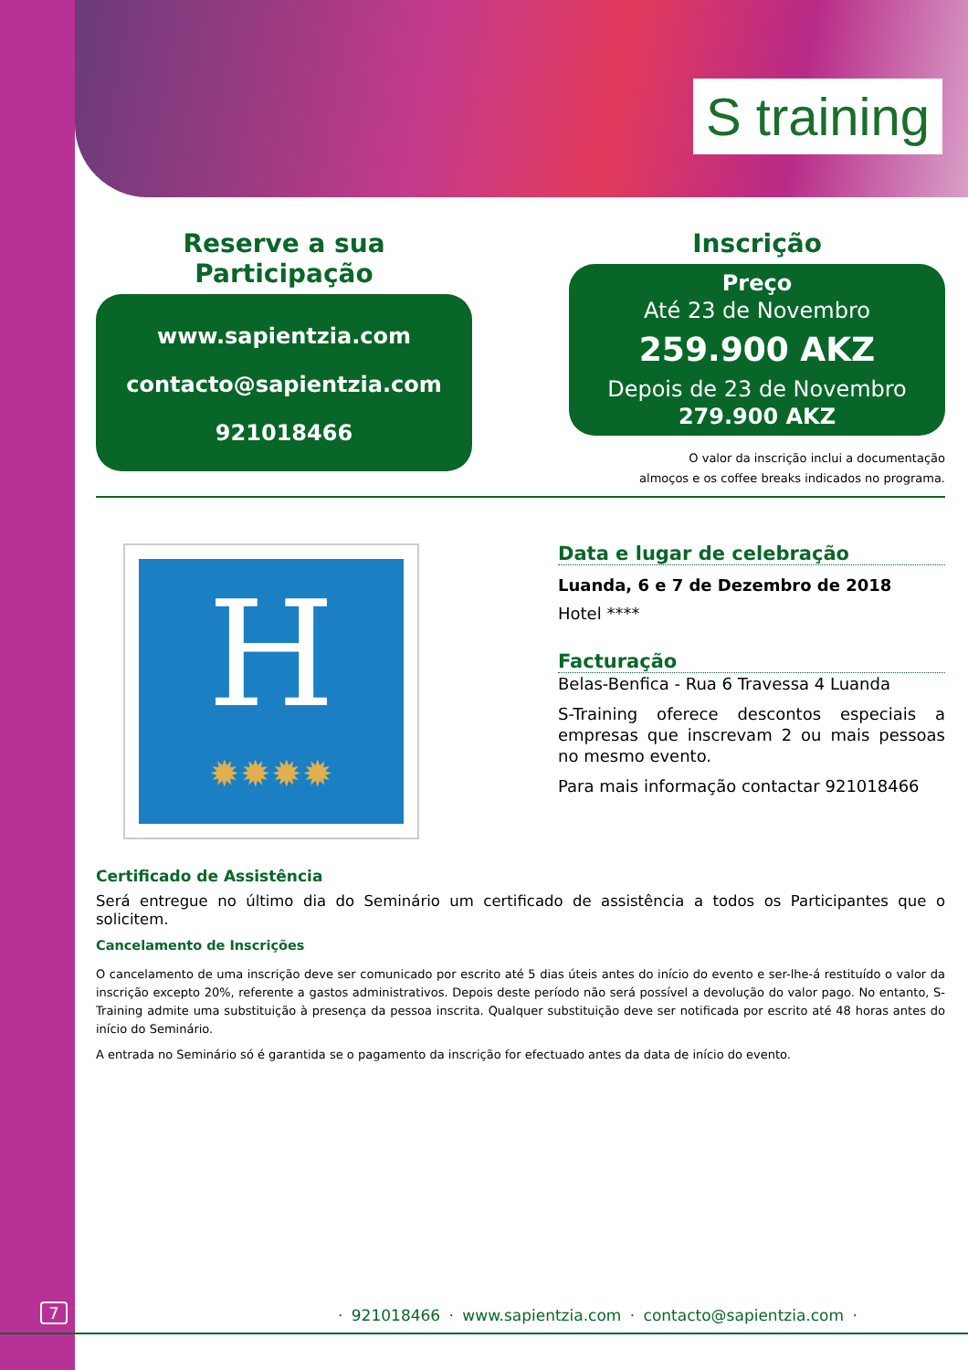S training
Reserve a sua Participação
www.sapientzia.com
contacto@sapientzia.com
921018466
Inscrição
Preço
Até 23 de Novembro
259.900 AKZ
Depois de 23 de Novembro
279.900 AKZ
O valor da inscrição inclui a documentação
almoços e os coffee breaks indicados no programa.
H
✹✹✹✹
Data e lugar de celebração
Luanda, 6 e 7 de Dezembro de 2018
Hotel ****
Facturação
Belas-Benfica - Rua 6 Travessa 4 Luanda
S-Training oferece descontos especiais a empresas que inscrevam 2 ou mais pessoas no mesmo evento.
Para mais informação contactar 921018466
Certificado de Assistência
Será entregue no último dia do Seminário um certificado de assistência a todos os Participantes que o solicitem.
Cancelamento de Inscrições
O cancelamento de uma inscrição deve ser comunicado por escrito até 5 dias úteis antes do início do evento e ser-lhe-á restituído o valor da inscrição excepto 20%, referente a gastos administrativos. Depois deste período não será possível a devolução do valor pago. No entanto, S- Training admite uma substituição à presença da pessoa inscrita. Qualquer substituição deve ser notificada por escrito até 48 horas antes do início do Seminário.
A entrada no Seminário só é garantida se o pagamento da inscrição for efectuado antes da data de início do evento.
7
· 921018466 · www.sapientzia.com · contacto@sapientzia.com ·